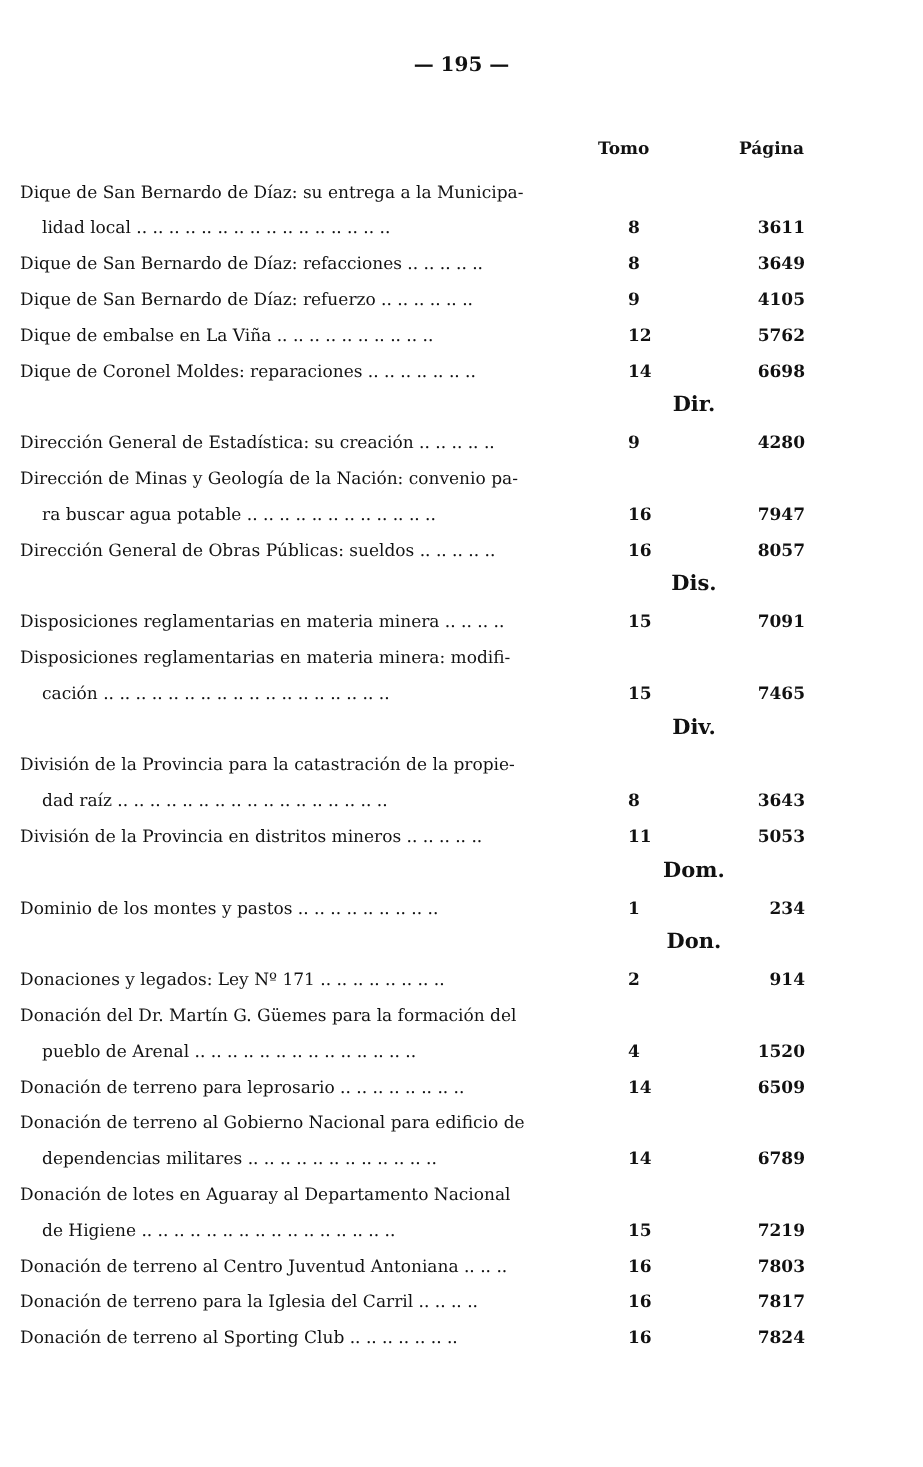— 195 —
| | Tomo | Página |
| Dique de San Bernardo de Díaz: su entrega a la Municipa- | | |
| lidad local .. .. .. .. .. .. .. .. .. .. .. .. .. .. .. .. | 8 | 3611 |
| Dique de San Bernardo de Díaz: refacciones .. .. .. .. .. | 8 | 3649 |
| Dique de San Bernardo de Díaz: refuerzo .. .. .. .. .. .. | 9 | 4105 |
| Dique de embalse en La Viña .. .. .. .. .. .. .. .. .. .. | 12 | 5762 |
| Dique de Coronel Moldes: reparaciones .. .. .. .. .. .. .. | 14 | 6698 |
| | Dir. | |
| Dirección General de Estadística: su creación .. .. .. .. .. | 9 | 4280 |
| Dirección de Minas y Geología de la Nación: convenio pa- | | |
| ra buscar agua potable .. .. .. .. .. .. .. .. .. .. .. .. | 16 | 7947 |
| Dirección General de Obras Públicas: sueldos .. .. .. .. .. | 16 | 8057 |
| | Dis. | |
| Disposiciones reglamentarias en materia minera .. .. .. .. | 15 | 7091 |
| Disposiciones reglamentarias en materia minera: modifi- | | |
| cación .. .. .. .. .. .. .. .. .. .. .. .. .. .. .. .. .. .. | 15 | 7465 |
| | Div. | |
| División de la Provincia para la catastración de la propie- | | |
| dad raíz .. .. .. .. .. .. .. .. .. .. .. .. .. .. .. .. .. | 8 | 3643 |
| División de la Provincia en distritos mineros .. .. .. .. .. | 11 | 5053 |
| | Dom. | |
| Dominio de los montes y pastos .. .. .. .. .. .. .. .. .. | 1 | 234 |
| | Don. | |
| Donaciones y legados: Ley Nº 171 .. .. .. .. .. .. .. .. | 2 | 914 |
| Donación del Dr. Martín G. Güemes para la formación del | | |
| pueblo de Arenal .. .. .. .. .. .. .. .. .. .. .. .. .. .. | 4 | 1520 |
| Donación de terreno para leprosario .. .. .. .. .. .. .. .. | 14 | 6509 |
| Donación de terreno al Gobierno Nacional para edificio de | | |
| dependencias militares .. .. .. .. .. .. .. .. .. .. .. .. | 14 | 6789 |
| Donación de lotes en Aguaray al Departamento Nacional | | |
| de Higiene .. .. .. .. .. .. .. .. .. .. .. .. .. .. .. .. | 15 | 7219 |
| Donación de terreno al Centro Juventud Antoniana .. .. .. | 16 | 7803 |
| Donación de terreno para la Iglesia del Carril .. .. .. .. | 16 | 7817 |
| Donación de terreno al Sporting Club .. .. .. .. .. .. .. | 16 | 7824 |